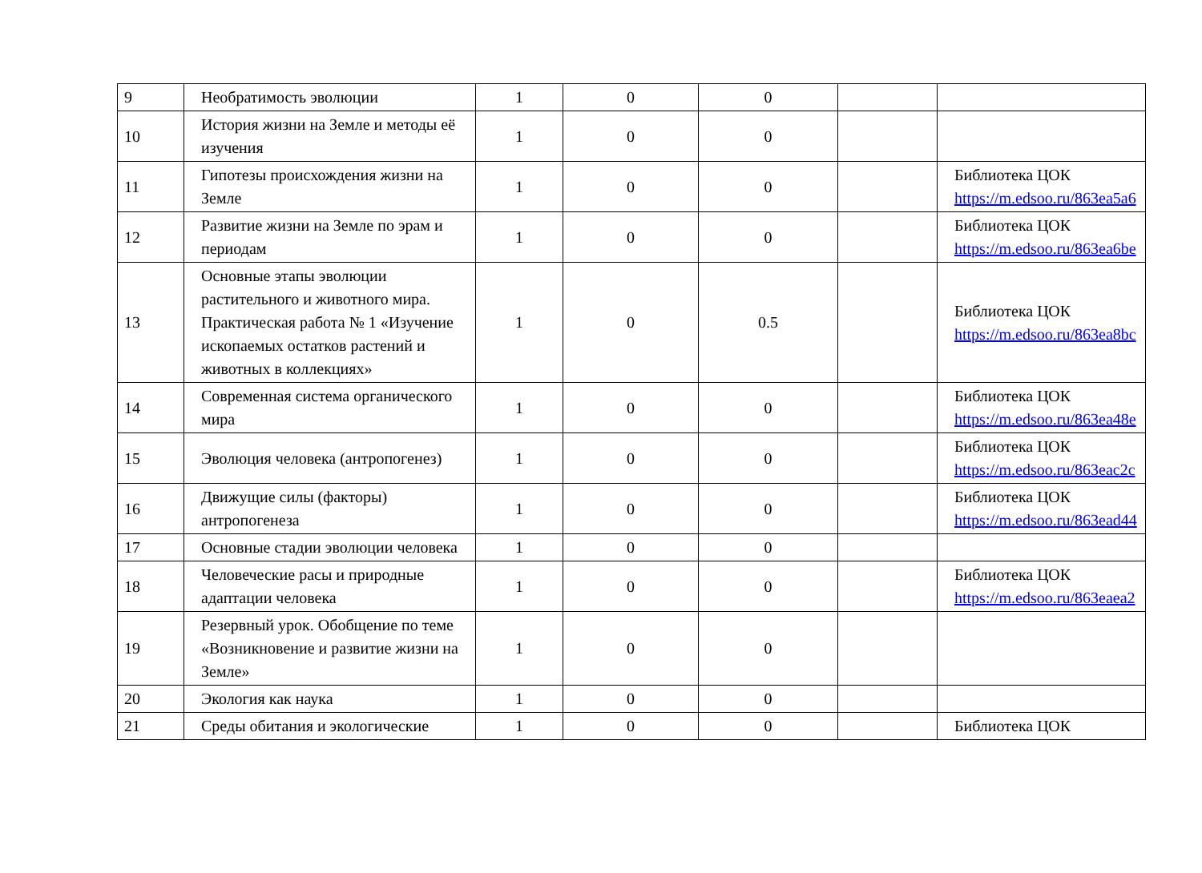| 9 | Необратимость эволюции | 1 | 0 | 0 | | |
| 10 | История жизни на Земле и методы её изучения | 1 | 0 | 0 | | |
| 11 | Гипотезы происхождения жизни на Земле | 1 | 0 | 0 | | Библиотека ЦОК https://m.edsoo.ru/863ea5a6 |
| 12 | Развитие жизни на Земле по эрам и периодам | 1 | 0 | 0 | | Библиотека ЦОК https://m.edsoo.ru/863ea6be |
| 13 | Основные этапы эволюции растительного и животного мира. Практическая работа № 1 «Изучение ископаемых остатков растений и животных в коллекциях» | 1 | 0 | 0.5 | | Библиотека ЦОК https://m.edsoo.ru/863ea8bc |
| 14 | Современная система органического мира | 1 | 0 | 0 | | Библиотека ЦОК https://m.edsoo.ru/863ea48e |
| 15 | Эволюция человека (антропогенез) | 1 | 0 | 0 | | Библиотека ЦОК https://m.edsoo.ru/863eac2c |
| 16 | Движущие силы (факторы) антропогенеза | 1 | 0 | 0 | | Библиотека ЦОК https://m.edsoo.ru/863ead44 |
| 17 | Основные стадии эволюции человека | 1 | 0 | 0 | | |
| 18 | Человеческие расы и природные адаптации человека | 1 | 0 | 0 | | Библиотека ЦОК https://m.edsoo.ru/863eaea2 |
| 19 | Резервный урок. Обобщение по теме «Возникновение и развитие жизни на Земле» | 1 | 0 | 0 | | |
| 20 | Экология как наука | 1 | 0 | 0 | | |
| 21 | Среды обитания и экологические | 1 | 0 | 0 | | Библиотека ЦОК |